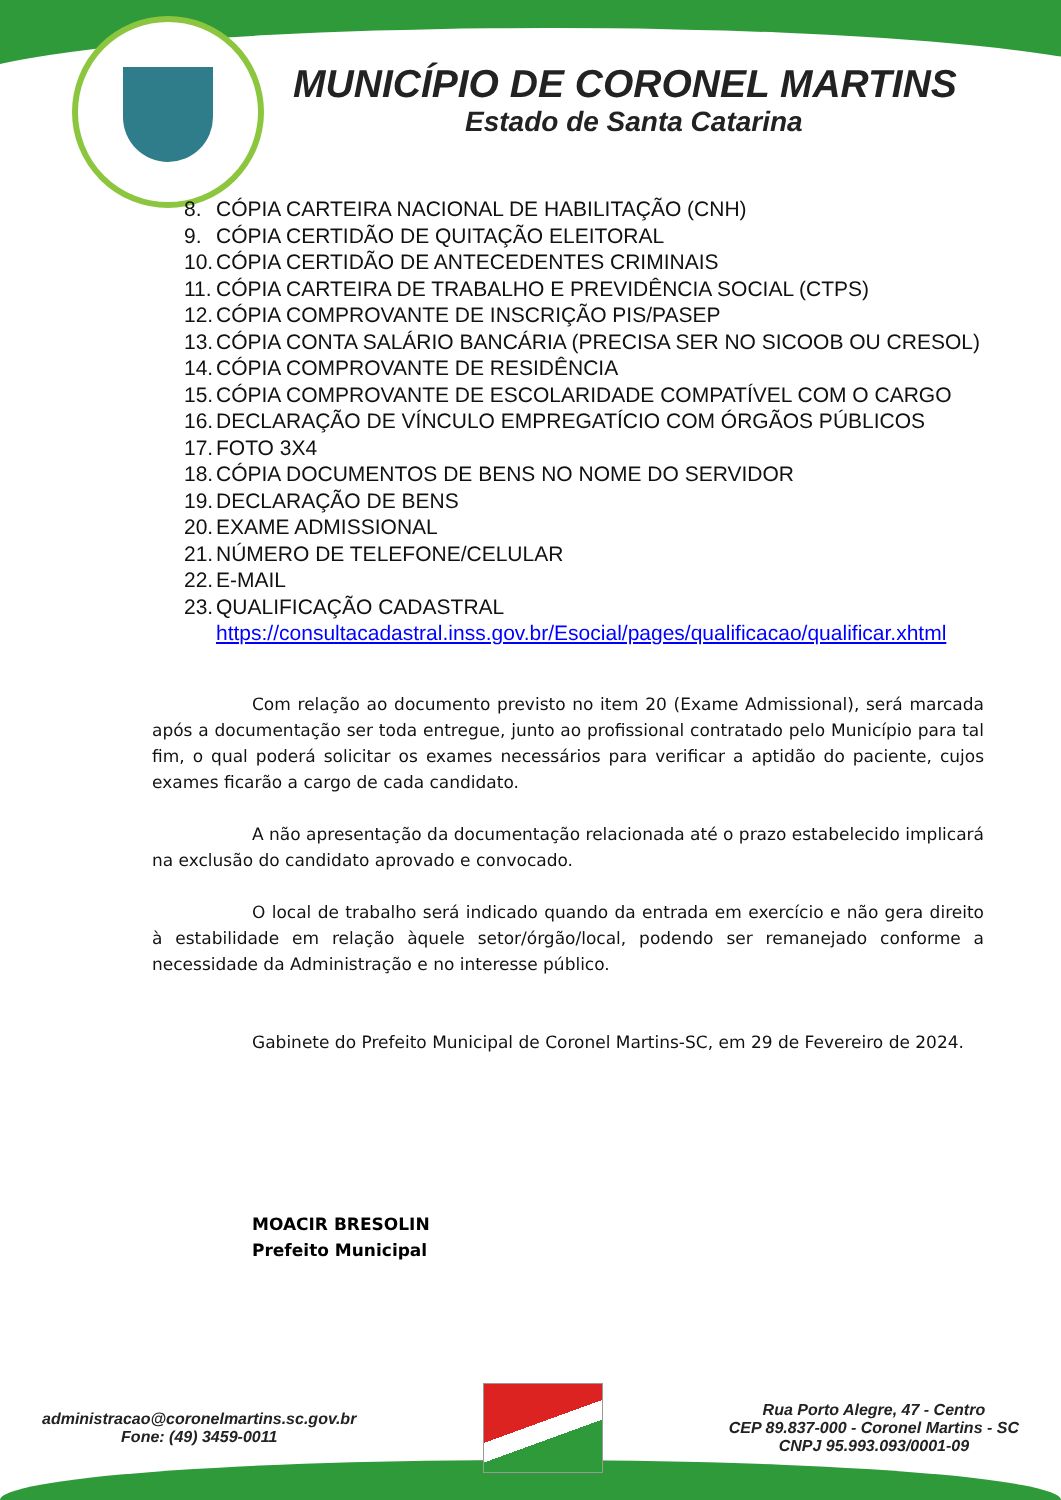MUNICÍPIO DE CORONEL MARTINS
Estado de Santa Catarina
8. CÓPIA CARTEIRA NACIONAL DE HABILITAÇÃO (CNH)
9. CÓPIA CERTIDÃO DE QUITAÇÃO ELEITORAL
10. CÓPIA CERTIDÃO DE ANTECEDENTES CRIMINAIS
11. CÓPIA CARTEIRA DE TRABALHO E PREVIDÊNCIA SOCIAL (CTPS)
12. CÓPIA COMPROVANTE DE INSCRIÇÃO PIS/PASEP
13. CÓPIA CONTA SALÁRIO BANCÁRIA (PRECISA SER NO SICOOB OU CRESOL)
14. CÓPIA COMPROVANTE DE RESIDÊNCIA
15. CÓPIA COMPROVANTE DE ESCOLARIDADE COMPATÍVEL COM O CARGO
16. DECLARAÇÃO DE VÍNCULO EMPREGATÍCIO COM ÓRGÃOS PÚBLICOS
17. FOTO 3X4
18. CÓPIA DOCUMENTOS DE BENS NO NOME DO SERVIDOR
19. DECLARAÇÃO DE BENS
20. EXAME ADMISSIONAL
21. NÚMERO DE TELEFONE/CELULAR
22. E-MAIL
23. QUALIFICAÇÃO CADASTRAL https://consultacadastral.inss.gov.br/Esocial/pages/qualificacao/qualificar.xhtml
Com relação ao documento previsto no item 20 (Exame Admissional), será marcada após a documentação ser toda entregue, junto ao profissional contratado pelo Município para tal fim, o qual poderá solicitar os exames necessários para verificar a aptidão do paciente, cujos exames ficarão a cargo de cada candidato.
A não apresentação da documentação relacionada até o prazo estabelecido implicará na exclusão do candidato aprovado e convocado.
O local de trabalho será indicado quando da entrada em exercício e não gera direito à estabilidade em relação àquele setor/órgão/local, podendo ser remanejado conforme a necessidade da Administração e no interesse público.
Gabinete do Prefeito Municipal de Coronel Martins-SC, em 29 de Fevereiro de 2024.
MOACIR BRESOLIN
Prefeito Municipal
administracao@coronelmartins.sc.gov.br
Fone: (49) 3459-0011
Rua Porto Alegre, 47 - Centro
CEP 89.837-000 - Coronel Martins - SC
CNPJ 95.993.093/0001-09